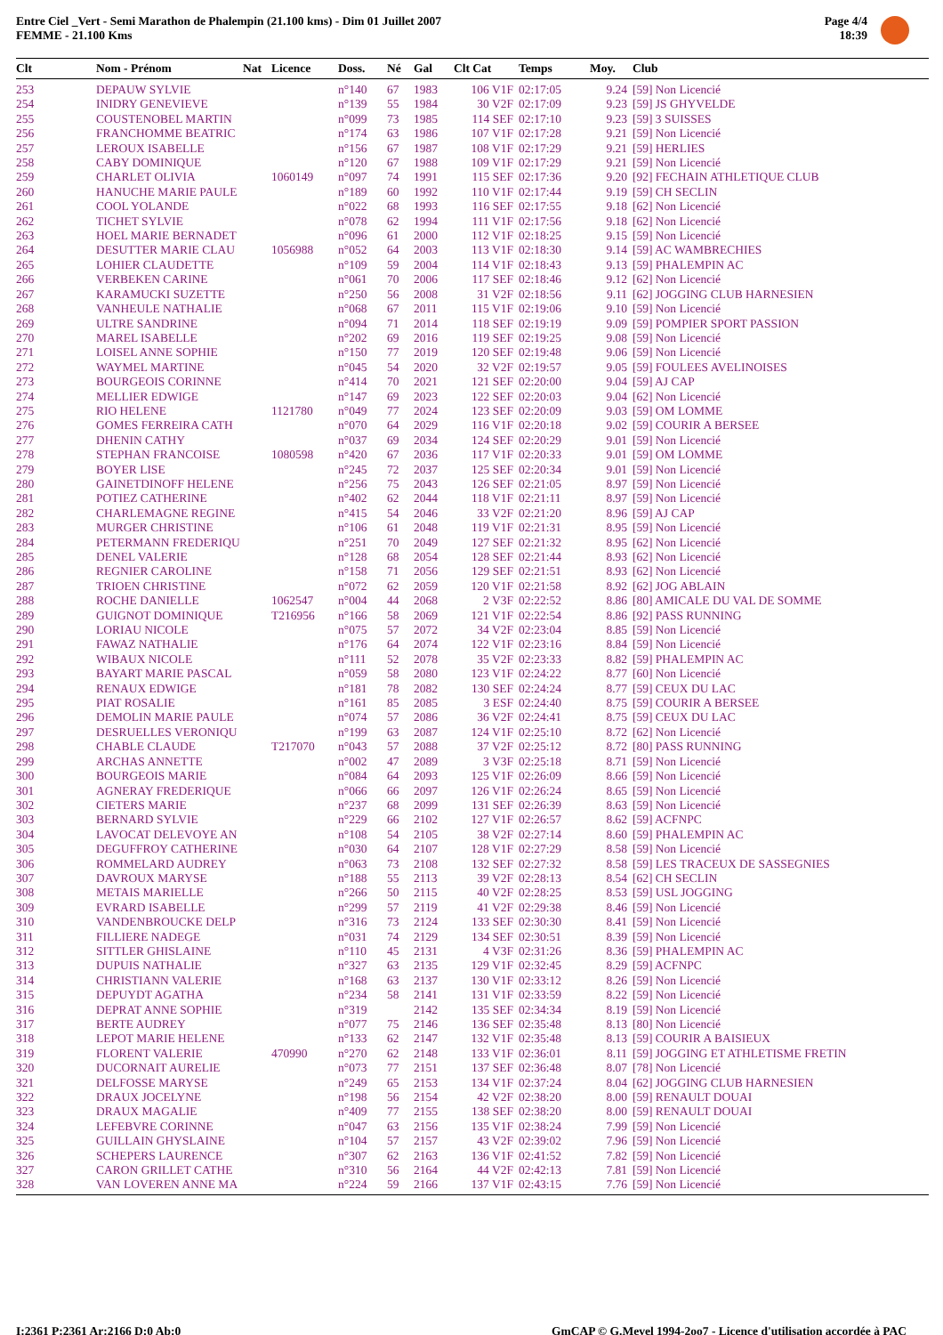Entre Ciel _Vert - Semi Marathon de Phalempin (21.100 kms) - Dim 01 Juillet 2007
FEMME - 21.100 Kms
Page 4/4
18:39
| Clt | Nom - Prénom | Nat | Licence | Doss. | Né | Gal | Clt Cat | Temps | Moy. | Club |
| --- | --- | --- | --- | --- | --- | --- | --- | --- | --- | --- |
| 253 | DEPAUW SYLVIE | | | n°140 | 67 | 1983 | 106 V1F | 02:17:05 | 9.24 | [59] Non Licencié |
| 254 | INIDRY GENEVIEVE | | | n°139 | 55 | 1984 | 30 V2F | 02:17:09 | 9.23 | [59] JS GHYVELDE |
| 255 | COUSTENOBEL MARTIN | | | n°099 | 73 | 1985 | 114 SEF | 02:17:10 | 9.23 | [59] 3 SUISSES |
| 256 | FRANCHOMME BEATRIC | | | n°174 | 63 | 1986 | 107 V1F | 02:17:28 | 9.21 | [59] Non Licencié |
| 257 | LEROUX ISABELLE | | | n°156 | 67 | 1987 | 108 V1F | 02:17:29 | 9.21 | [59] HERLIES |
| 258 | CABY DOMINIQUE | | | n°120 | 67 | 1988 | 109 V1F | 02:17:29 | 9.21 | [59] Non Licencié |
| 259 | CHARLET OLIVIA | | 1060149 | n°097 | 74 | 1991 | 115 SEF | 02:17:36 | 9.20 | [92] FECHAIN ATHLETIQUE CLUB |
| 260 | HANUCHE MARIE PAULE | | | n°189 | 60 | 1992 | 110 V1F | 02:17:44 | 9.19 | [59] CH SECLIN |
| 261 | COOL YOLANDE | | | n°022 | 68 | 1993 | 116 SEF | 02:17:55 | 9.18 | [62] Non Licencié |
| 262 | TICHET SYLVIE | | | n°078 | 62 | 1994 | 111 V1F | 02:17:56 | 9.18 | [62] Non Licencié |
| 263 | HOEL MARIE BERNADET | | | n°096 | 61 | 2000 | 112 V1F | 02:18:25 | 9.15 | [59] Non Licencié |
| 264 | DESUTTER MARIE CLAU | | 1056988 | n°052 | 64 | 2003 | 113 V1F | 02:18:30 | 9.14 | [59] AC WAMBRECHIES |
| 265 | LOHIER CLAUDETTE | | | n°109 | 59 | 2004 | 114 V1F | 02:18:43 | 9.13 | [59] PHALEMPIN AC |
| 266 | VERBEKEN CARINE | | | n°061 | 70 | 2006 | 117 SEF | 02:18:46 | 9.12 | [62] Non Licencié |
| 267 | KARAMUCKI SUZETTE | | | n°250 | 56 | 2008 | 31 V2F | 02:18:56 | 9.11 | [62] JOGGING CLUB HARNESIEN |
| 268 | VANHEULE NATHALIE | | | n°068 | 67 | 2011 | 115 V1F | 02:19:06 | 9.10 | [59] Non Licencié |
| 269 | ULTRE SANDRINE | | | n°094 | 71 | 2014 | 118 SEF | 02:19:19 | 9.09 | [59] POMPIER SPORT PASSION |
| 270 | MAREL ISABELLE | | | n°202 | 69 | 2016 | 119 SEF | 02:19:25 | 9.08 | [59] Non Licencié |
| 271 | LOISEL ANNE SOPHIE | | | n°150 | 77 | 2019 | 120 SEF | 02:19:48 | 9.06 | [59] Non Licencié |
| 272 | WAYMEL MARTINE | | | n°045 | 54 | 2020 | 32 V2F | 02:19:57 | 9.05 | [59] FOULEES AVELINOISES |
| 273 | BOURGEOIS CORINNE | | | n°414 | 70 | 2021 | 121 SEF | 02:20:00 | 9.04 | [59] AJ CAP |
| 274 | MELLIER EDWIGE | | | n°147 | 69 | 2023 | 122 SEF | 02:20:03 | 9.04 | [62] Non Licencié |
| 275 | RIO HELENE | | 1121780 | n°049 | 77 | 2024 | 123 SEF | 02:20:09 | 9.03 | [59] OM LOMME |
| 276 | GOMES FERREIRA CATH | | | n°070 | 64 | 2029 | 116 V1F | 02:20:18 | 9.02 | [59] COURIR A BERSEE |
| 277 | DHENIN CATHY | | | n°037 | 69 | 2034 | 124 SEF | 02:20:29 | 9.01 | [59] Non Licencié |
| 278 | STEPHAN FRANCOISE | | 1080598 | n°420 | 67 | 2036 | 117 V1F | 02:20:33 | 9.01 | [59] OM LOMME |
| 279 | BOYER LISE | | | n°245 | 72 | 2037 | 125 SEF | 02:20:34 | 9.01 | [59] Non Licencié |
| 280 | GAINETDINOFF HELENE | | | n°256 | 75 | 2043 | 126 SEF | 02:21:05 | 8.97 | [59] Non Licencié |
| 281 | POTIEZ CATHERINE | | | n°402 | 62 | 2044 | 118 V1F | 02:21:11 | 8.97 | [59] Non Licencié |
| 282 | CHARLEMAGNE REGINE | | | n°415 | 54 | 2046 | 33 V2F | 02:21:20 | 8.96 | [59] AJ CAP |
| 283 | MURGER CHRISTINE | | | n°106 | 61 | 2048 | 119 V1F | 02:21:31 | 8.95 | [59] Non Licencié |
| 284 | PETERMANN FREDERIQU | | | n°251 | 70 | 2049 | 127 SEF | 02:21:32 | 8.95 | [62] Non Licencié |
| 285 | DENEL VALERIE | | | n°128 | 68 | 2054 | 128 SEF | 02:21:44 | 8.93 | [62] Non Licencié |
| 286 | REGNIER CAROLINE | | | n°158 | 71 | 2056 | 129 SEF | 02:21:51 | 8.93 | [62] Non Licencié |
| 287 | TRIOEN CHRISTINE | | | n°072 | 62 | 2059 | 120 V1F | 02:21:58 | 8.92 | [62] JOG ABLAIN |
| 288 | ROCHE DANIELLE | | 1062547 | n°004 | 44 | 2068 | 2 V3F | 02:22:52 | 8.86 | [80] AMICALE DU VAL DE SOMME |
| 289 | GUIGNOT DOMINIQUE | | T216956 | n°166 | 58 | 2069 | 121 V1F | 02:22:54 | 8.86 | [92] PASS RUNNING |
| 290 | LORIAU NICOLE | | | n°075 | 57 | 2072 | 34 V2F | 02:23:04 | 8.85 | [59] Non Licencié |
| 291 | FAWAZ NATHALIE | | | n°176 | 64 | 2074 | 122 V1F | 02:23:16 | 8.84 | [59] Non Licencié |
| 292 | WIBAUX NICOLE | | | n°111 | 52 | 2078 | 35 V2F | 02:23:33 | 8.82 | [59] PHALEMPIN AC |
| 293 | BAYART MARIE PASCAL | | | n°059 | 58 | 2080 | 123 V1F | 02:24:22 | 8.77 | [60] Non Licencié |
| 294 | RENAUX EDWIGE | | | n°181 | 78 | 2082 | 130 SEF | 02:24:24 | 8.77 | [59] CEUX DU LAC |
| 295 | PIAT ROSALIE | | | n°161 | 85 | 2085 | 3 ESF | 02:24:40 | 8.75 | [59] COURIR A BERSEE |
| 296 | DEMOLIN MARIE PAULE | | | n°074 | 57 | 2086 | 36 V2F | 02:24:41 | 8.75 | [59] CEUX DU LAC |
| 297 | DESRUELLES VERONIQU | | | n°199 | 63 | 2087 | 124 V1F | 02:25:10 | 8.72 | [62] Non Licencié |
| 298 | CHABLE CLAUDE | | T217070 | n°043 | 57 | 2088 | 37 V2F | 02:25:12 | 8.72 | [80] PASS RUNNING |
| 299 | ARCHAS ANNETTE | | | n°002 | 47 | 2089 | 3 V3F | 02:25:18 | 8.71 | [59] Non Licencié |
| 300 | BOURGEOIS MARIE | | | n°084 | 64 | 2093 | 125 V1F | 02:26:09 | 8.66 | [59] Non Licencié |
| 301 | AGNERAY FREDERIQUE | | | n°066 | 66 | 2097 | 126 V1F | 02:26:24 | 8.65 | [59] Non Licencié |
| 302 | CIETERS MARIE | | | n°237 | 68 | 2099 | 131 SEF | 02:26:39 | 8.63 | [59] Non Licencié |
| 303 | BERNARD SYLVIE | | | n°229 | 66 | 2102 | 127 V1F | 02:26:57 | 8.62 | [59] ACFNPC |
| 304 | LAVOCAT DELEVOYE AN | | | n°108 | 54 | 2105 | 38 V2F | 02:27:14 | 8.60 | [59] PHALEMPIN AC |
| 305 | DEGUFFROY CATHERINE | | | n°030 | 64 | 2107 | 128 V1F | 02:27:29 | 8.58 | [59] Non Licencié |
| 306 | ROMMELARD AUDREY | | | n°063 | 73 | 2108 | 132 SEF | 02:27:32 | 8.58 | [59] LES TRACEUX DE SASSEGNIES |
| 307 | DAVROUX MARYSE | | | n°188 | 55 | 2113 | 39 V2F | 02:28:13 | 8.54 | [62] CH SECLIN |
| 308 | METAIS MARIELLE | | | n°266 | 50 | 2115 | 40 V2F | 02:28:25 | 8.53 | [59] USL JOGGING |
| 309 | EVRARD ISABELLE | | | n°299 | 57 | 2119 | 41 V2F | 02:29:38 | 8.46 | [59] Non Licencié |
| 310 | VANDENBROUCKE DELP | | | n°316 | 73 | 2124 | 133 SEF | 02:30:30 | 8.41 | [59] Non Licencié |
| 311 | FILLIERE NADEGE | | | n°031 | 74 | 2129 | 134 SEF | 02:30:51 | 8.39 | [59] Non Licencié |
| 312 | SITTLER GHISLAINE | | | n°110 | 45 | 2131 | 4 V3F | 02:31:26 | 8.36 | [59] PHALEMPIN AC |
| 313 | DUPUIS NATHALIE | | | n°327 | 63 | 2135 | 129 V1F | 02:32:45 | 8.29 | [59] ACFNPC |
| 314 | CHRISTIANN VALERIE | | | n°168 | 63 | 2137 | 130 V1F | 02:33:12 | 8.26 | [59] Non Licencié |
| 315 | DEPUYDT AGATHA | | | n°234 | 58 | 2141 | 131 V1F | 02:33:59 | 8.22 | [59] Non Licencié |
| 316 | DEPRAT ANNE SOPHIE | | | n°319 | | 2142 | 135 SEF | 02:34:34 | 8.19 | [59] Non Licencié |
| 317 | BERTE AUDREY | | | n°077 | 75 | 2146 | 136 SEF | 02:35:48 | 8.13 | [80] Non Licencié |
| 318 | LEPOT MARIE HELENE | | | n°133 | 62 | 2147 | 132 V1F | 02:35:48 | 8.13 | [59] COURIR A BAISIEUX |
| 319 | FLORENT VALERIE | | 470990 | n°270 | 62 | 2148 | 133 V1F | 02:36:01 | 8.11 | [59] JOGGING ET ATHLETISME FRETIN |
| 320 | DUCORNAIT AURELIE | | | n°073 | 77 | 2151 | 137 SEF | 02:36:48 | 8.07 | [78] Non Licencié |
| 321 | DELFOSSE MARYSE | | | n°249 | 65 | 2153 | 134 V1F | 02:37:24 | 8.04 | [62] JOGGING CLUB HARNESIEN |
| 322 | DRAUX JOCELYNE | | | n°198 | 56 | 2154 | 42 V2F | 02:38:20 | 8.00 | [59] RENAULT DOUAI |
| 323 | DRAUX MAGALIE | | | n°409 | 77 | 2155 | 138 SEF | 02:38:20 | 8.00 | [59] RENAULT DOUAI |
| 324 | LEFEBVRE CORINNE | | | n°047 | 63 | 2156 | 135 V1F | 02:38:24 | 7.99 | [59] Non Licencié |
| 325 | GUILLAIN GHYSLAINE | | | n°104 | 57 | 2157 | 43 V2F | 02:39:02 | 7.96 | [59] Non Licencié |
| 326 | SCHEPERS LAURENCE | | | n°307 | 62 | 2163 | 136 V1F | 02:41:52 | 7.82 | [59] Non Licencié |
| 327 | CARON GRILLET CATHE | | | n°310 | 56 | 2164 | 44 V2F | 02:42:13 | 7.81 | [59] Non Licencié |
| 328 | VAN LOVEREN ANNE MA | | | n°224 | 59 | 2166 | 137 V1F | 02:43:15 | 7.76 | [59] Non Licencié |
I:2361 P:2361 Ar:2166 D:0 Ab:0
GmCAP © G.Mevel 1994-2oo7 - Licence d'utilisation accordée à PAC